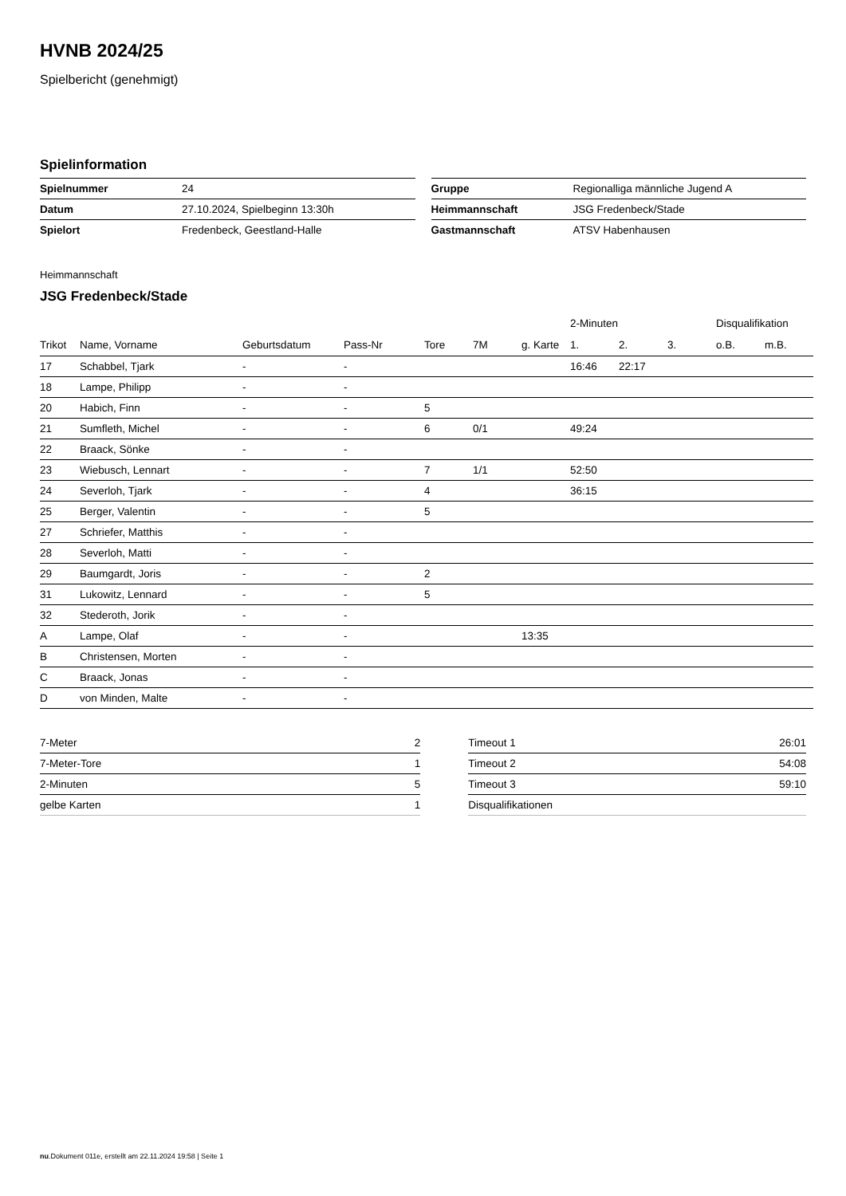HVNB 2024/25
Spielbericht (genehmigt)
Spielinformation
| Spielnummer | 24 |
| Datum | 27.10.2024, Spielbeginn 13:30h |
| Spielort | Fredenbeck, Geestland-Halle |
| Gruppe | Regionalliga männliche Jugend A |
| Heimmannschaft | JSG Fredenbeck/Stade |
| Gastmannschaft | ATSV Habenhausen |
Heimmannschaft
JSG Fredenbeck/Stade
| | | | | | | | 2-Minuten | | | Disqualifikation | |
| --- | --- | --- | --- | --- | --- | --- | --- | --- | --- | --- | --- |
| Trikot | Name, Vorname | Geburtsdatum | Pass-Nr | Tore | 7M | g. Karte | 1. | 2. | 3. | o.B. | m.B. |
| 17 | Schabbel, Tjark | - | - | | | | 16:46 | 22:17 | | | |
| 18 | Lampe, Philipp | - | - | | | | | | | | |
| 20 | Habich, Finn | - | - | 5 | | | | | | | |
| 21 | Sumfleth, Michel | - | - | 6 | 0/1 | | 49:24 | | | | |
| 22 | Braack, Sönke | - | - | | | | | | | | |
| 23 | Wiebusch, Lennart | - | - | 7 | 1/1 | | 52:50 | | | | |
| 24 | Severloh, Tjark | - | - | 4 | | | 36:15 | | | | |
| 25 | Berger, Valentin | - | - | 5 | | | | | | | |
| 27 | Schriefer, Matthis | - | - | | | | | | | | |
| 28 | Severloh, Matti | - | - | | | | | | | | |
| 29 | Baumgardt, Joris | - | - | 2 | | | | | | | |
| 31 | Lukowitz, Lennard | - | - | 5 | | | | | | | |
| 32 | Stederoth, Jorik | - | - | | | | | | | | |
| A | Lampe, Olaf | - | - | | | 13:35 | | | | | |
| B | Christensen, Morten | - | - | | | | | | | | |
| C | Braack, Jonas | - | - | | | | | | | | |
| D | von Minden, Malte | - | - | | | | | | | | |
| 7-Meter | 2 |
| 7-Meter-Tore | 1 |
| 2-Minuten | 5 |
| gelbe Karten | 1 |
| Timeout 1 | 26:01 |
| Timeout 2 | 54:08 |
| Timeout 3 | 59:10 |
| Disqualifikationen | |
nu.Dokument 011e, erstellt am 22.11.2024 19:58 | Seite 1